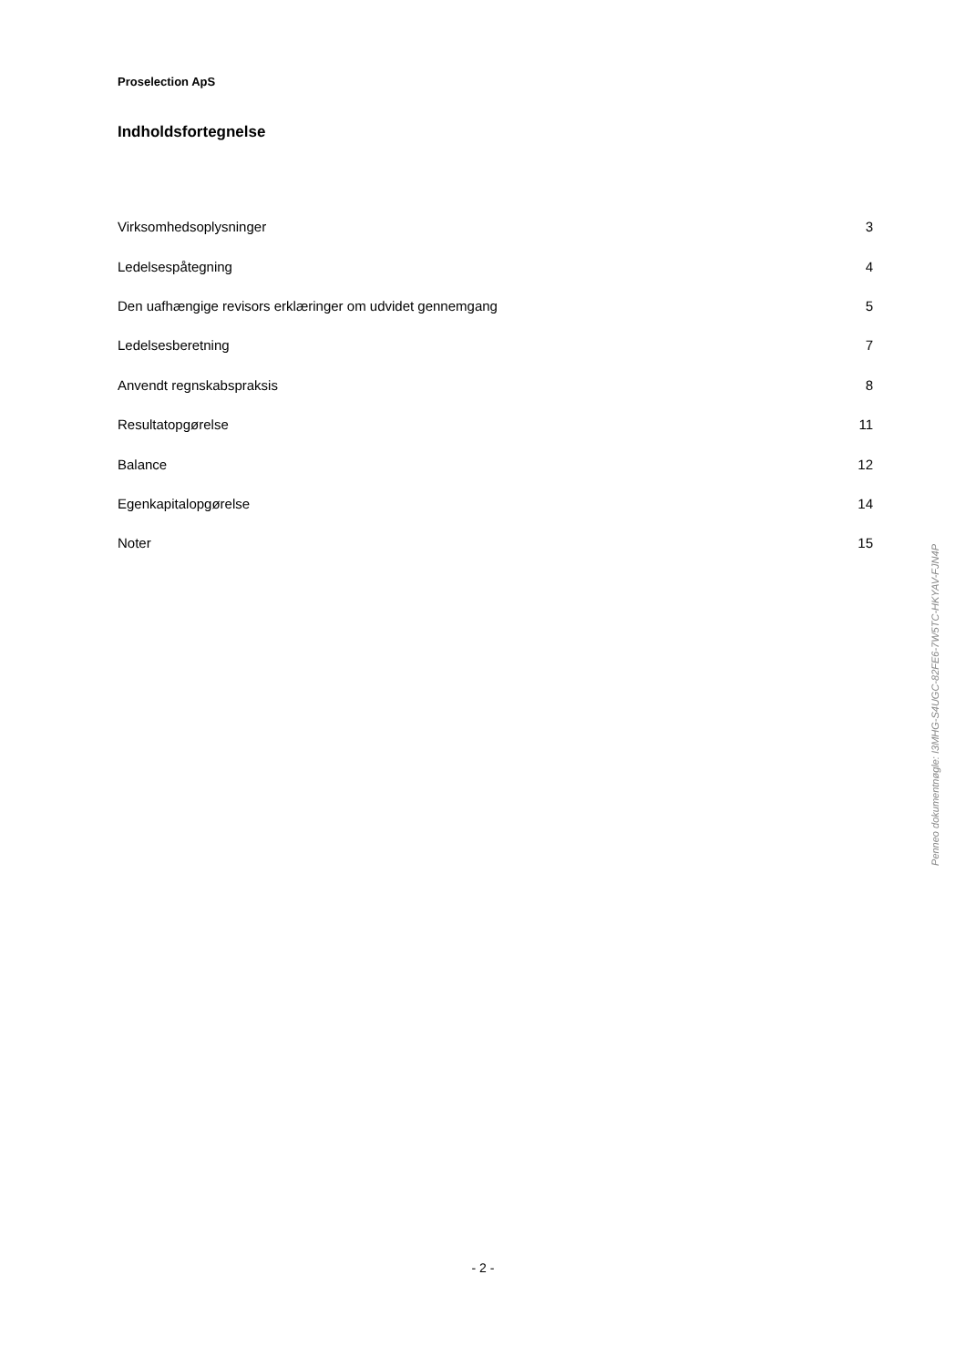Proselection ApS
Indholdsfortegnelse
| Virksomhedsoplysninger | 3 |
| Ledelsespåtegning | 4 |
| Den uafhængige revisors erklæringer om udvidet gennemgang | 5 |
| Ledelsesberetning | 7 |
| Anvendt regnskabspraksis | 8 |
| Resultatopgørelse | 11 |
| Balance | 12 |
| Egenkapitalopgørelse | 14 |
| Noter | 15 |
Penneo dokumentnøgle: I3MHG-S4UGC-82FE6-7W5TC-HKYAV-FJN4P
- 2 -